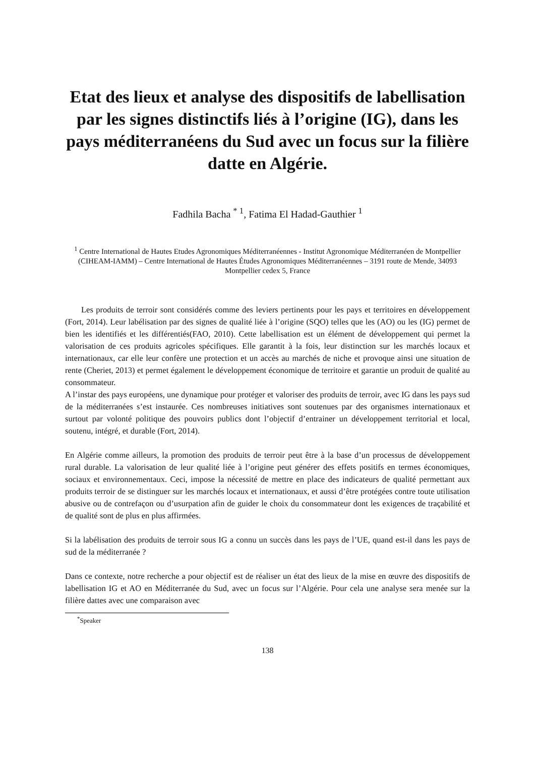Etat des lieux et analyse des dispositifs de labellisation par les signes distinctifs liés à l’origine (IG), dans les pays méditerranéens du Sud avec un focus sur la filière datte en Algérie.
Fadhila Bacha <sup>* 1</sup>, Fatima El Hadad-Gauthier <sup>1</sup>
<sup>1</sup> Centre International de Hautes Etudes Agronomiques Méditerranéennes - Institut Agronomique Méditerranéen de Montpellier (CIHEAM-IAMM) – Centre International de Hautes Études Agronomiques Méditerranéennes – 3191 route de Mende, 34093 Montpellier cedex 5, France
Les produits de terroir sont considérés comme des leviers pertinents pour les pays et territoires en développement (Fort, 2014). Leur labélisation par des signes de qualité liée à l’origine (SQO) telles que les (AO) ou les (IG) permet de bien les identifiés et les différentiés(FAO, 2010). Cette labellisation est un élément de développement qui permet la valorisation de ces produits agricoles spécifiques. Elle garantit à la fois, leur distinction sur les marchés locaux et internationaux, car elle leur confère une protection et un accès au marchés de niche et provoque ainsi une situation de rente (Cheriet, 2013) et permet également le développement économique de territoire et garantie un produit de qualité au consommateur.
A l’instar des pays européens, une dynamique pour protéger et valoriser des produits de terroir, avec IG dans les pays sud de la méditerranées s’est instaurée. Ces nombreuses initiatives sont soutenues par des organismes internationaux et surtout par volonté politique des pouvoirs publics dont l’objectif d’entrainer un développement territorial et local, soutenu, intégré, et durable (Fort, 2014).
En Algérie comme ailleurs, la promotion des produits de terroir peut être à la base d’un processus de développement rural durable. La valorisation de leur qualité liée à l’origine peut générer des effets positifs en termes économiques, sociaux et environnementaux. Ceci, impose la nécessité de mettre en place des indicateurs de qualité permettant aux produits terroir de se distinguer sur les marchés locaux et internationaux, et aussi d’être protégées contre toute utilisation abusive ou de contrefaçon ou d’usurpation afin de guider le choix du consommateur dont les exigences de traçabilité et de qualité sont de plus en plus affirmées.
Si la labélisation des produits de terroir sous IG a connu un succès dans les pays de l’UE, quand est-il dans les pays de sud de la méditerranée ?
Dans ce contexte, notre recherche a pour objectif est de réaliser un état des lieux de la mise en œuvre des dispositifs de labellisation IG et AO en Méditerranée du Sud, avec un focus sur l’Algérie. Pour cela une analyse sera menée sur la filière dattes avec une comparaison avec
<sup>*</sup> Speaker
138